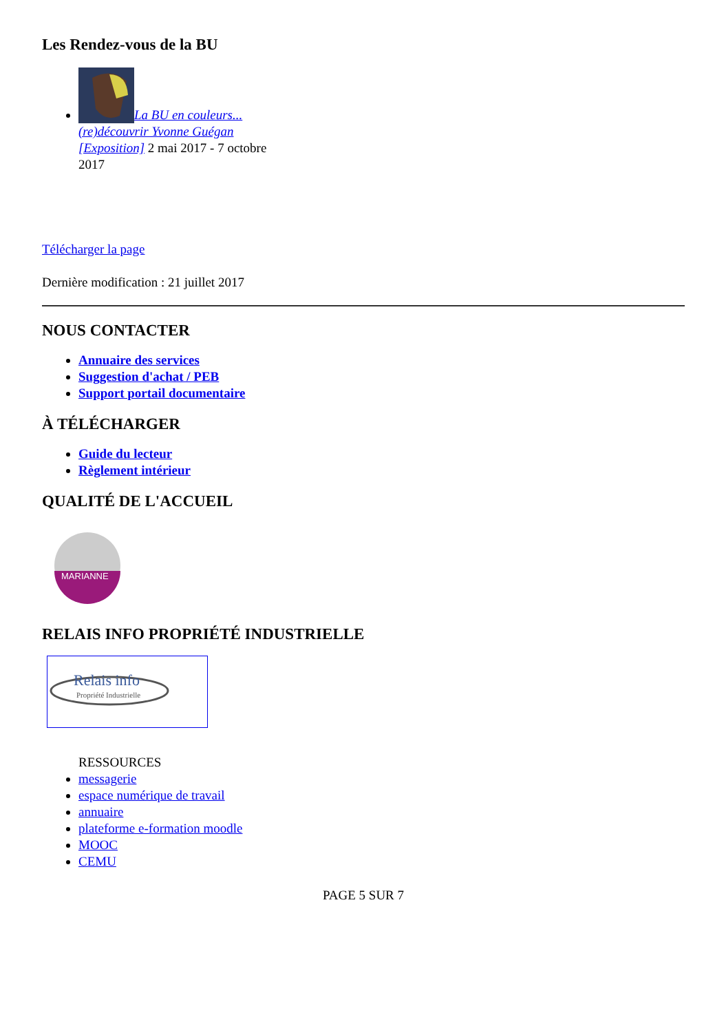Les Rendez-vous de la BU
La BU en couleurs... (re)découvrir Yvonne Guégan [Exposition] 2 mai 2017 - 7 octobre 2017
Télécharger la page
Dernière modification : 21 juillet 2017
NOUS CONTACTER
Annuaire des services
Suggestion d'achat / PEB
Support portail documentaire
À TÉLÉCHARGER
Guide du lecteur
Règlement intérieur
QUALITÉ DE L'ACCUEIL
MARIANNE
RELAIS INFO PROPRIÉTÉ INDUSTRIELLE
Relais info
Propriété Industrielle
RESSOURCES
messagerie
espace numérique de travail
annuaire
plateforme e-formation moodle
MOOC
CEMU
PAGE 5 SUR 7